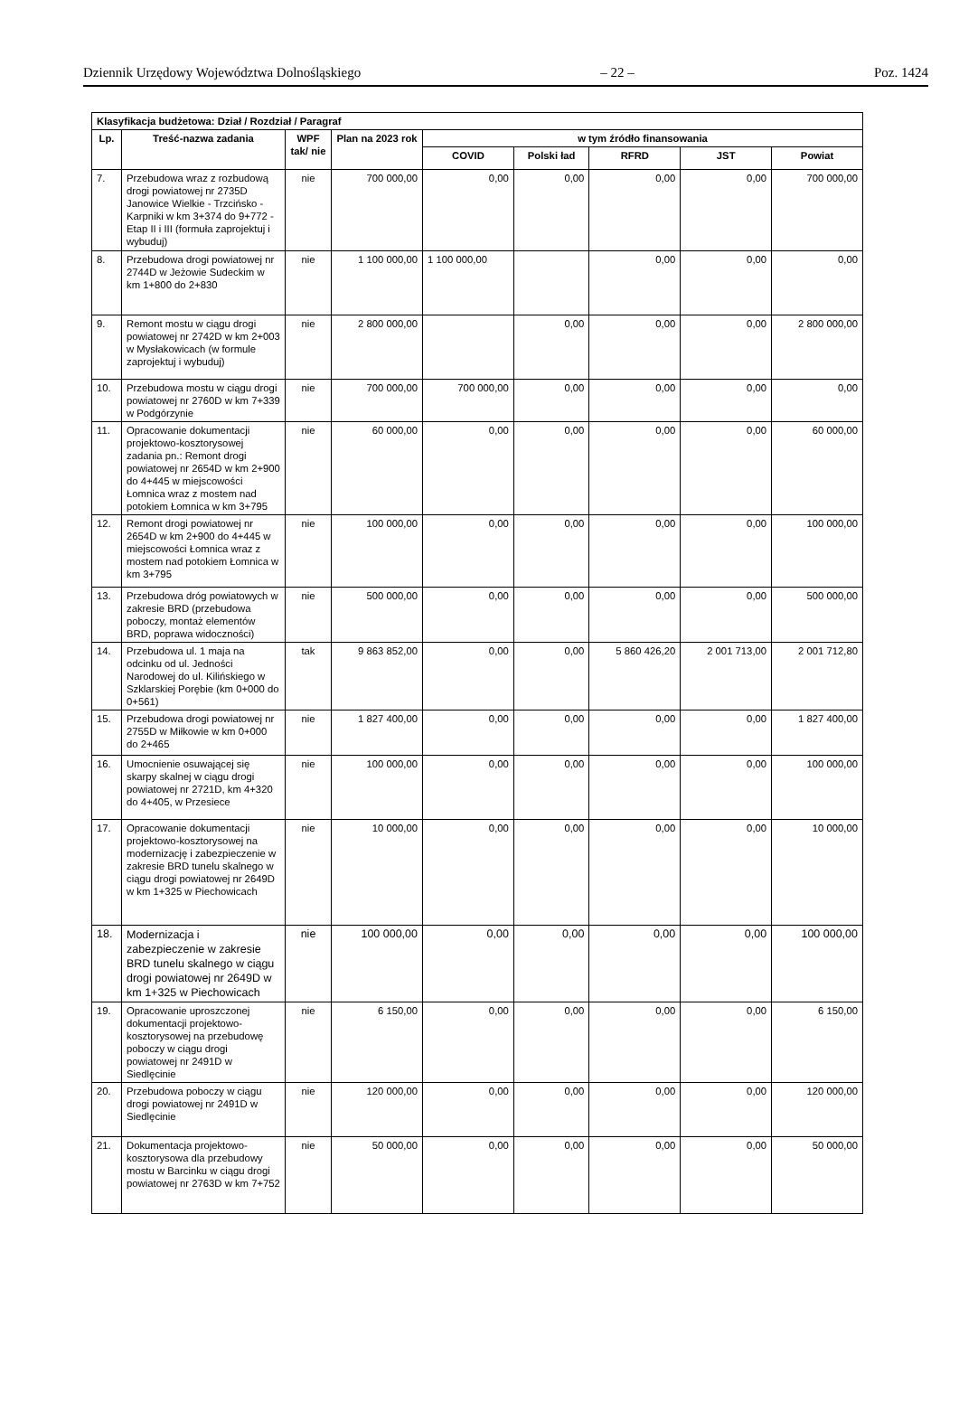Dziennik Urzędowy Województwa Dolnośląskiego – 22 – Poz. 1424
| Klasyfikacja budżetowa: Dział / Rozdział / Paragraf | | | | | | | | |
| --- | --- | --- | --- | --- | --- | --- | --- | --- |
| Lp. | Treść-nazwa zadania | WPF tak/ nie | Plan na 2023 rok | w tym źródło finansowania | | | | |
| | | | | COVID | Polski ład | RFRD | JST | Powiat |
| 7. | Przebudowa wraz z rozbudową drogi powiatowej nr 2735D Janowice Wielkie - Trzcińsko - Karpniki w km 3+374 do 9+772 - Etap II i III (formuła zaprojektuj i wybuduj) | nie | 700 000,00 | 0,00 | 0,00 | 0,00 | 0,00 | 700 000,00 |
| 8. | Przebudowa drogi powiatowej nr 2744D w Jeżowie Sudeckim w km 1+800 do 2+830 | nie | 1 100 000,00 | 1 100 000,00 | | 0,00 | 0,00 | 0,00 |
| 9. | Remont mostu w ciągu drogi powiatowej nr 2742D w km 2+003 w Mysłakowicach (w formule zaprojektuj i wybuduj) | nie | 2 800 000,00 | | 0,00 | 0,00 | 0,00 | 2 800 000,00 |
| 10. | Przebudowa mostu w ciągu drogi powiatowej nr 2760D w km 7+339 w Podgórzynie | nie | 700 000,00 | 700 000,00 | 0,00 | 0,00 | 0,00 | 0,00 |
| 11. | Opracowanie dokumentacji projektowo-kosztorysowej zadania pn.: Remont drogi powiatowej nr 2654D w km 2+900 do 4+445 w miejscowości Łomnica wraz z mostem nad potokiem Łomnica w km 3+795 | nie | 60 000,00 | 0,00 | 0,00 | 0,00 | 0,00 | 60 000,00 |
| 12. | Remont drogi powiatowej nr 2654D w km 2+900 do 4+445 w miejscowości Łomnica wraz z mostem nad potokiem Łomnica w km 3+795 | nie | 100 000,00 | 0,00 | 0,00 | 0,00 | 0,00 | 100 000,00 |
| 13. | Przebudowa dróg powiatowych w zakresie BRD (przebudowa poboczy, montaż elementów BRD, poprawa widoczności) | nie | 500 000,00 | 0,00 | 0,00 | 0,00 | 0,00 | 500 000,00 |
| 14. | Przebudowa ul. 1 maja na odcinku od ul. Jedności Narodowej do ul. Kilińskiego w Szklarskiej Porębie (km 0+000 do 0+561) | tak | 9 863 852,00 | 0,00 | 0,00 | 5 860 426,20 | 2 001 713,00 | 2 001 712,80 |
| 15. | Przebudowa drogi powiatowej nr 2755D w Miłkowie w km 0+000 do 2+465 | nie | 1 827 400,00 | 0,00 | 0,00 | 0,00 | 0,00 | 1 827 400,00 |
| 16. | Umocnienie osuwającej się skarpy skalnej w ciągu drogi powiatowej nr 2721D, km 4+320 do 4+405, w Przesiece | nie | 100 000,00 | 0,00 | 0,00 | 0,00 | 0,00 | 100 000,00 |
| 17. | Opracowanie dokumentacji projektowo-kosztorysowej na modernizację i zabezpieczenie w zakresie BRD tunelu skalnego w ciągu drogi powiatowej nr 2649D w km 1+325 w Piechowicach | nie | 10 000,00 | 0,00 | 0,00 | 0,00 | 0,00 | 10 000,00 |
| 18. | Modernizacja i zabezpieczenie w zakresie BRD tunelu skalnego w ciągu drogi powiatowej nr 2649D w km 1+325 w Piechowicach | nie | 100 000,00 | 0,00 | 0,00 | 0,00 | 0,00 | 100 000,00 |
| 19. | Opracowanie uproszczonej dokumentacji projektowo-kosztorysowej na przebudowę poboczy w ciągu drogi powiatowej nr 2491D w Siedlęcinie | nie | 6 150,00 | 0,00 | 0,00 | 0,00 | 0,00 | 6 150,00 |
| 20. | Przebudowa poboczy w ciągu drogi powiatowej nr 2491D w Siedlęcinie | nie | 120 000,00 | 0,00 | 0,00 | 0,00 | 0,00 | 120 000,00 |
| 21. | Dokumentacja projektowo-kosztorysowa dla przebudowy mostu w Barcinku w ciągu drogi powiatowej nr 2763D w km 7+752 | nie | 50 000,00 | 0,00 | 0,00 | 0,00 | 0,00 | 50 000,00 |